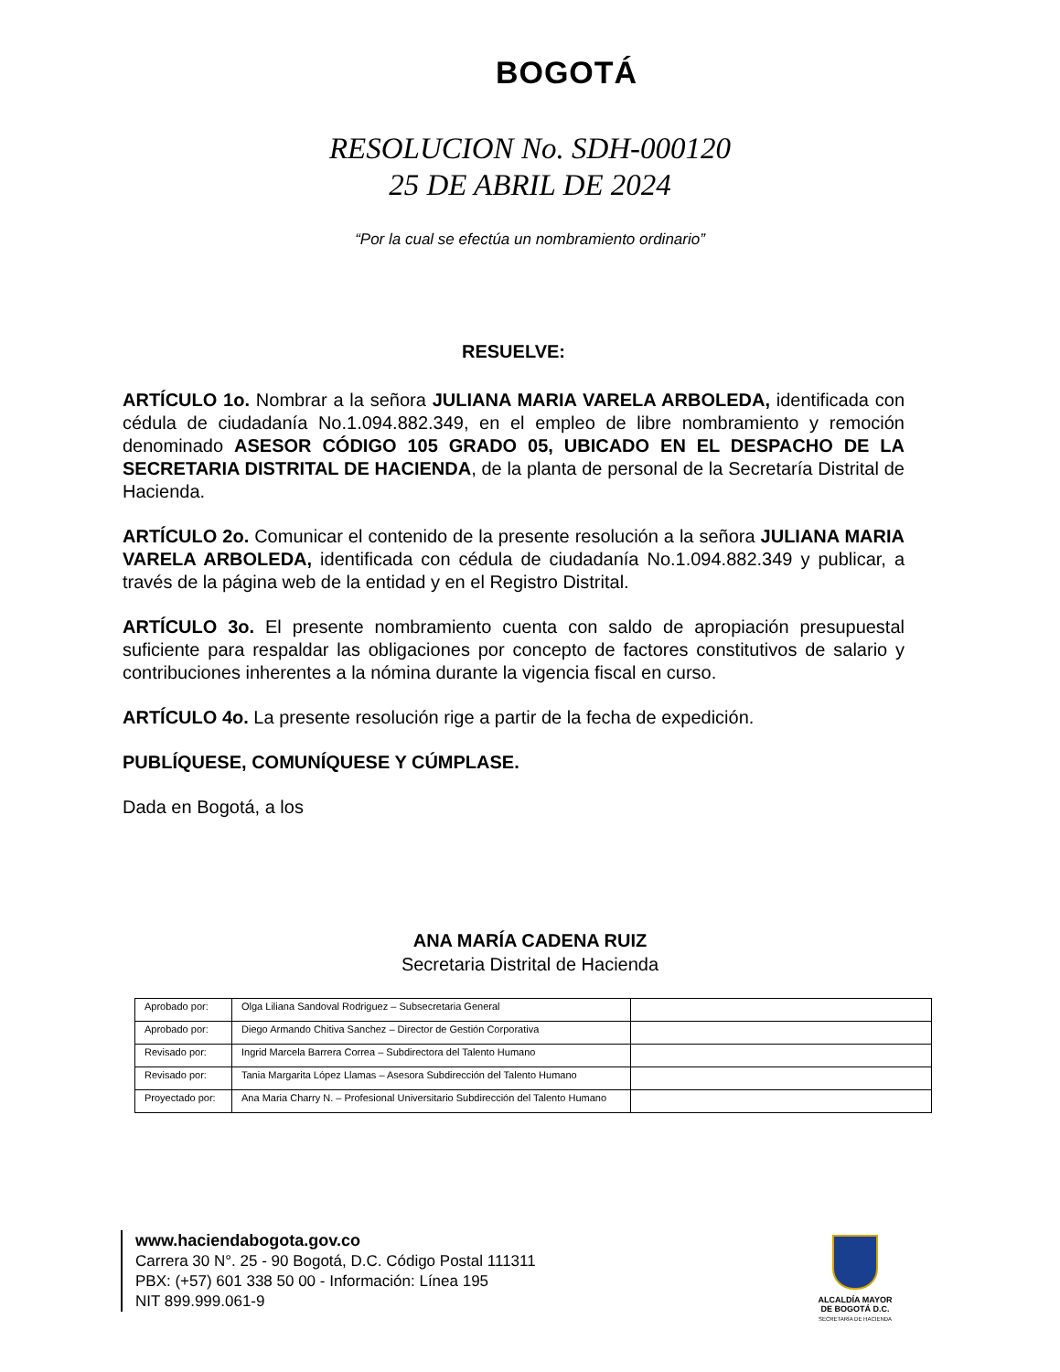BOGOTÁ
RESOLUCION No. SDH-000120
25 DE ABRIL DE 2024
“Por la cual se efectúa un nombramiento ordinario”
RESUELVE:
ARTÍCULO 1o. Nombrar a la señora JULIANA MARIA VARELA ARBOLEDA, identificada con cédula de ciudadanía No.1.094.882.349, en el empleo de libre nombramiento y remoción denominado ASESOR CÓDIGO 105 GRADO 05, UBICADO EN EL DESPACHO DE LA SECRETARIA DISTRITAL DE HACIENDA, de la planta de personal de la Secretaría Distrital de Hacienda.
ARTÍCULO 2o. Comunicar el contenido de la presente resolución a la señora JULIANA MARIA VARELA ARBOLEDA, identificada con cédula de ciudadanía No.1.094.882.349 y publicar, a través de la página web de la entidad y en el Registro Distrital.
ARTÍCULO 3o. El presente nombramiento cuenta con saldo de apropiación presupuestal suficiente para respaldar las obligaciones por concepto de factores constitutivos de salario y contribuciones inherentes a la nómina durante la vigencia fiscal en curso.
ARTÍCULO 4o. La presente resolución rige a partir de la fecha de expedición.
PUBLÍQUESE, COMUNÍQUESE Y CÚMPLASE.
Dada en Bogotá, a los
ANA MARÍA CADENA RUIZ
Secretaria Distrital de Hacienda
| Aprobado por: | Olga Liliana Sandoval Rodriguez – Subsecretaria General | |
| Aprobado por: | Diego Armando Chitiva Sanchez – Director de Gestión Corporativa | |
| Revisado por: | Ingrid Marcela Barrera Correa – Subdirectora del Talento Humano | |
| Revisado por: | Tania Margarita López Llamas – Asesora Subdirección del Talento Humano | |
| Proyectado por: | Ana Maria Charry N. – Profesional Universitario Subdirección del Talento Humano | |
www.haciendabogota.gov.co
Carrera 30 N°. 25 - 90 Bogotá, D.C. Código Postal 111311
PBX: (+57) 601 338 50 00 - Información: Línea 195
NIT 899.999.061-9
ALCALDÍA MAYOR
DE BOGOTÁ D.C.
SECRETARÍA DE HACIENDA